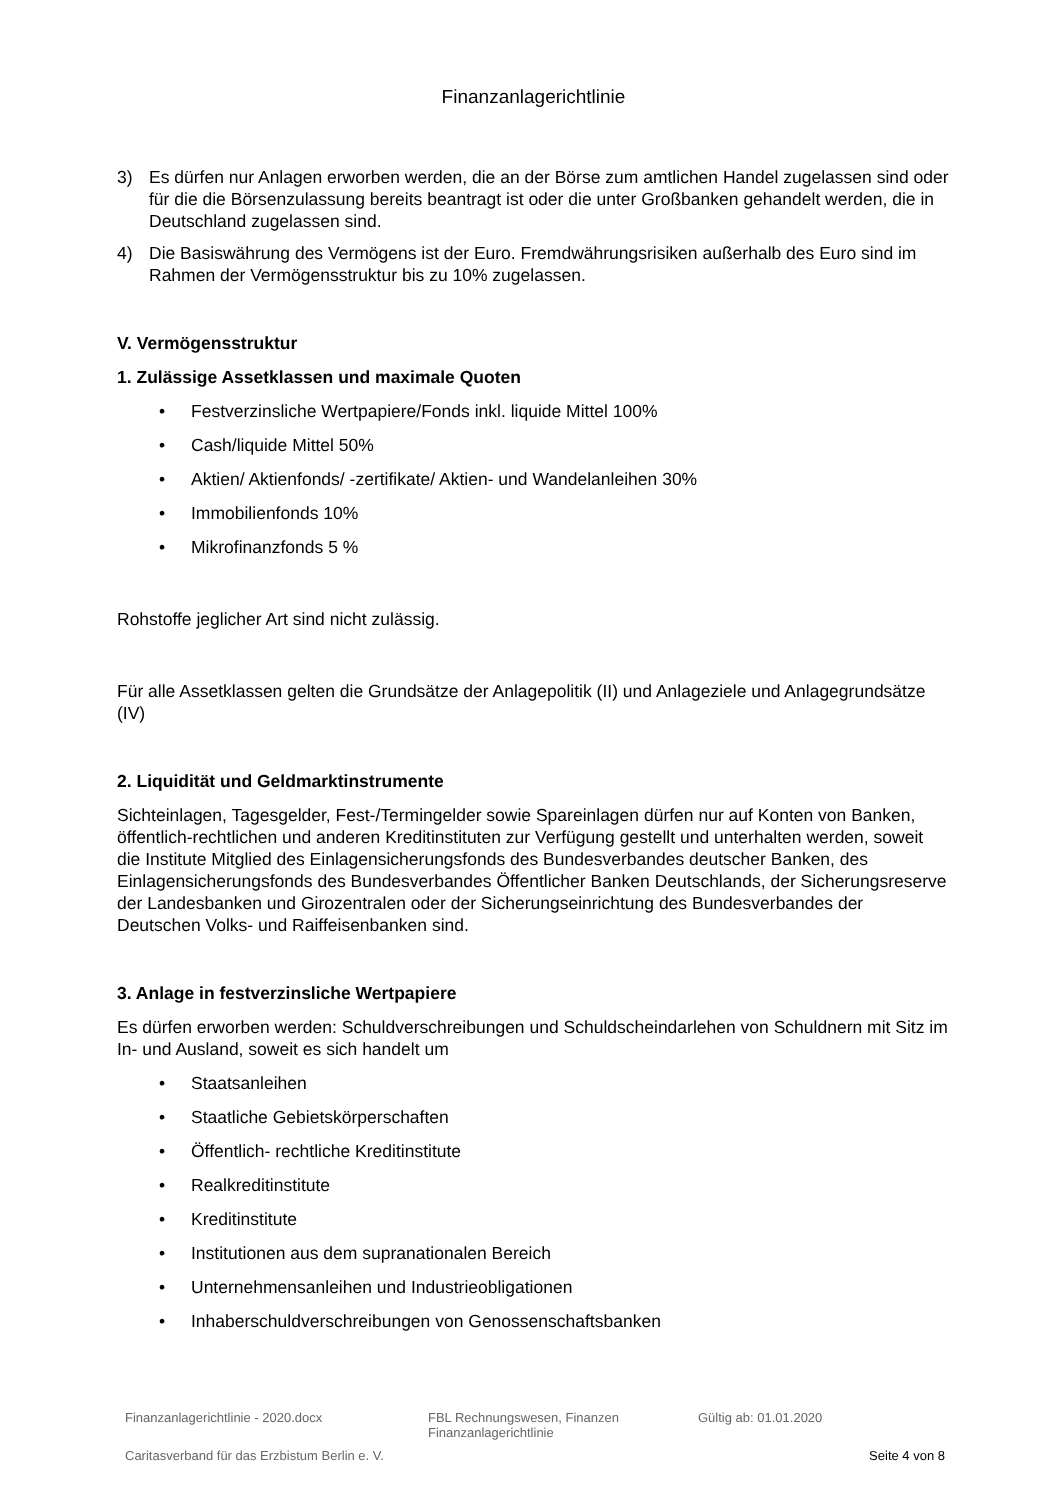Finanzanlagerichtlinie
3) Es dürfen nur Anlagen erworben werden, die an der Börse zum amtlichen Handel zugelassen sind oder für die die Börsenzulassung bereits beantragt ist oder die unter Großbanken gehandelt werden, die in Deutschland zugelassen sind.
4) Die Basiswährung des Vermögens ist der Euro. Fremdwährungsrisiken außerhalb des Euro sind im Rahmen der Vermögensstruktur bis zu 10% zugelassen.
V. Vermögensstruktur
1. Zulässige Assetklassen und maximale Quoten
Festverzinsliche Wertpapiere/Fonds inkl. liquide Mittel 100%
Cash/liquide Mittel 50%
Aktien/ Aktienfonds/ -zertifikate/ Aktien- und Wandelanleihen 30%
Immobilienfonds 10%
Mikrofinanzfonds 5 %
Rohstoffe jeglicher Art sind nicht zulässig.
Für alle Assetklassen gelten die Grundsätze der Anlagepolitik (II) und Anlageziele und Anlagegrundsätze (IV)
2. Liquidität und Geldmarktinstrumente
Sichteinlagen, Tagesgelder, Fest-/Termingelder sowie Spareinlagen dürfen nur auf Konten von Banken, öffentlich-rechtlichen und anderen Kreditinstituten zur Verfügung gestellt und unterhalten werden, soweit die Institute Mitglied des Einlagensicherungsfonds des Bundesverbandes deutscher Banken, des Einlagensicherungsfonds des Bundesverbandes Öffentlicher Banken Deutschlands, der Sicherungsreserve der Landesbanken und Girozentralen oder der Sicherungseinrichtung des Bundesverbandes der Deutschen Volks- und Raiffeisenbanken sind.
3. Anlage in festverzinsliche Wertpapiere
Es dürfen erworben werden: Schuldverschreibungen und Schuldscheindarlehen von Schuldnern mit Sitz im In- und Ausland, soweit es sich handelt um
Staatsanleihen
Staatliche Gebietskörperschaften
Öffentlich- rechtliche Kreditinstitute
Realkreditinstitute
Kreditinstitute
Institutionen aus dem supranationalen Bereich
Unternehmensanleihen und Industrieobligationen
Inhaberschuldverschreibungen von Genossenschaftsbanken
Finanzanlagerichtlinie - 2020.docx FBL Rechnungswesen, Finanzen
Finanzanlagerichtlinie
Gültig ab: 01.01.2020
Caritasverband für das Erzbistum Berlin e. V.
Seite 4 von 8